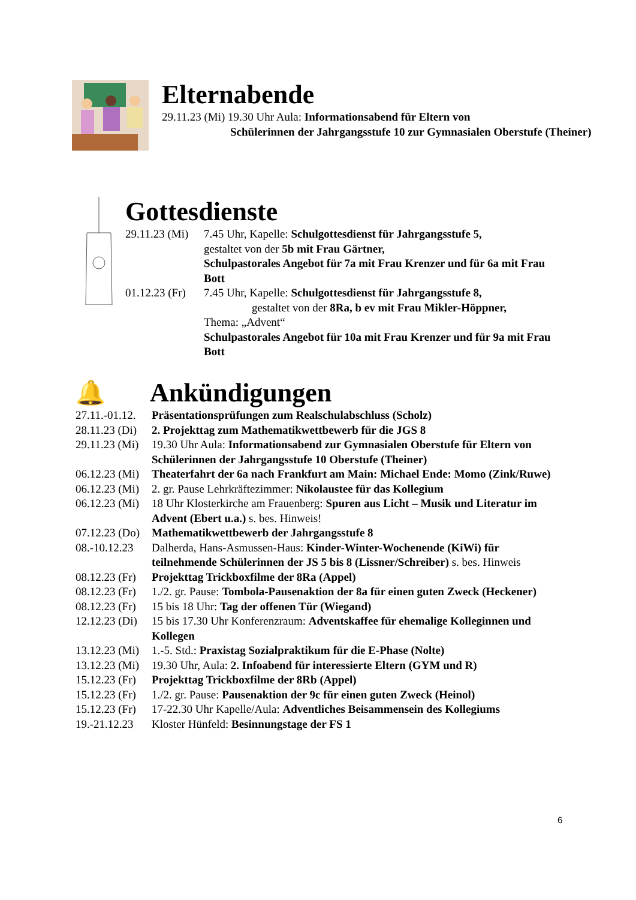Elternabende
29.11.23 (Mi) 19.30 Uhr Aula: Informationsabend für Eltern von
Schülerinnen der Jahrgangsstufe 10 zur Gymnasialen Oberstufe (Theiner)
Gottesdienste
29.11.23 (Mi) 7.45 Uhr, Kapelle: Schulgottesdienst für Jahrgangsstufe 5,
gestaltet von der 5b mit Frau Gärtner,
Schulpastorales Angebot für 7a mit Frau Krenzer und für 6a mit Frau Bott
01.12.23 (Fr) 7.45 Uhr, Kapelle: Schulgottesdienst für Jahrgangsstufe 8,
gestaltet von der 8Ra, b ev mit Frau Mikler-Höppner,
Thema: „Advent“
Schulpastorales Angebot für 10a mit Frau Krenzer und für 9a mit Frau Bott
🔔
Ankündigungen
27.11.-01.12. Präsentationsprüfungen zum Realschulabschluss (Scholz)
28.11.23 (Di) 2. Projekttag zum Mathematikwettbewerb für die JGS 8
29.11.23 (Mi) 19.30 Uhr Aula: Informationsabend zur Gymnasialen Oberstufe für Eltern von Schülerinnen der Jahrgangsstufe 10 Oberstufe (Theiner)
06.12.23 (Mi) Theaterfahrt der 6a nach Frankfurt am Main: Michael Ende: Momo (Zink/Ruwe)
06.12.23 (Mi) 2. gr. Pause Lehrkräftezimmer: Nikolaustee für das Kollegium
06.12.23 (Mi) 18 Uhr Klosterkirche am Frauenberg: Spuren aus Licht – Musik und Literatur im Advent (Ebert u.a.) s. bes. Hinweis!
07.12.23 (Do) Mathematikwettbewerb der Jahrgangsstufe 8
08.-10.12.23 Dalherda, Hans-Asmussen-Haus: Kinder-Winter-Wochenende (KiWi) für teilnehmende Schülerinnen der JS 5 bis 8 (Lissner/Schreiber) s. bes. Hinweis
08.12.23 (Fr) Projekttag Trickboxfilme der 8Ra (Appel)
08.12.23 (Fr) 1./2. gr. Pause: Tombola-Pausenaktion der 8a für einen guten Zweck (Heckener)
08.12.23 (Fr) 15 bis 18 Uhr: Tag der offenen Tür (Wiegand)
12.12.23 (Di) 15 bis 17.30 Uhr Konferenzraum: Adventskaffee für ehemalige Kolleginnen und Kollegen
13.12.23 (Mi) 1.-5. Std.: Praxistag Sozialpraktikum für die E-Phase (Nolte)
13.12.23 (Mi) 19.30 Uhr, Aula: 2. Infoabend für interessierte Eltern (GYM und R)
15.12.23 (Fr) Projekttag Trickboxfilme der 8Rb (Appel)
15.12.23 (Fr) 1./2. gr. Pause: Pausenaktion der 9c für einen guten Zweck (Heinol)
15.12.23 (Fr) 17-22.30 Uhr Kapelle/Aula: Adventliches Beisammensein des Kollegiums
19.-21.12.23 Kloster Hünfeld: Besinnungstage der FS 1
6